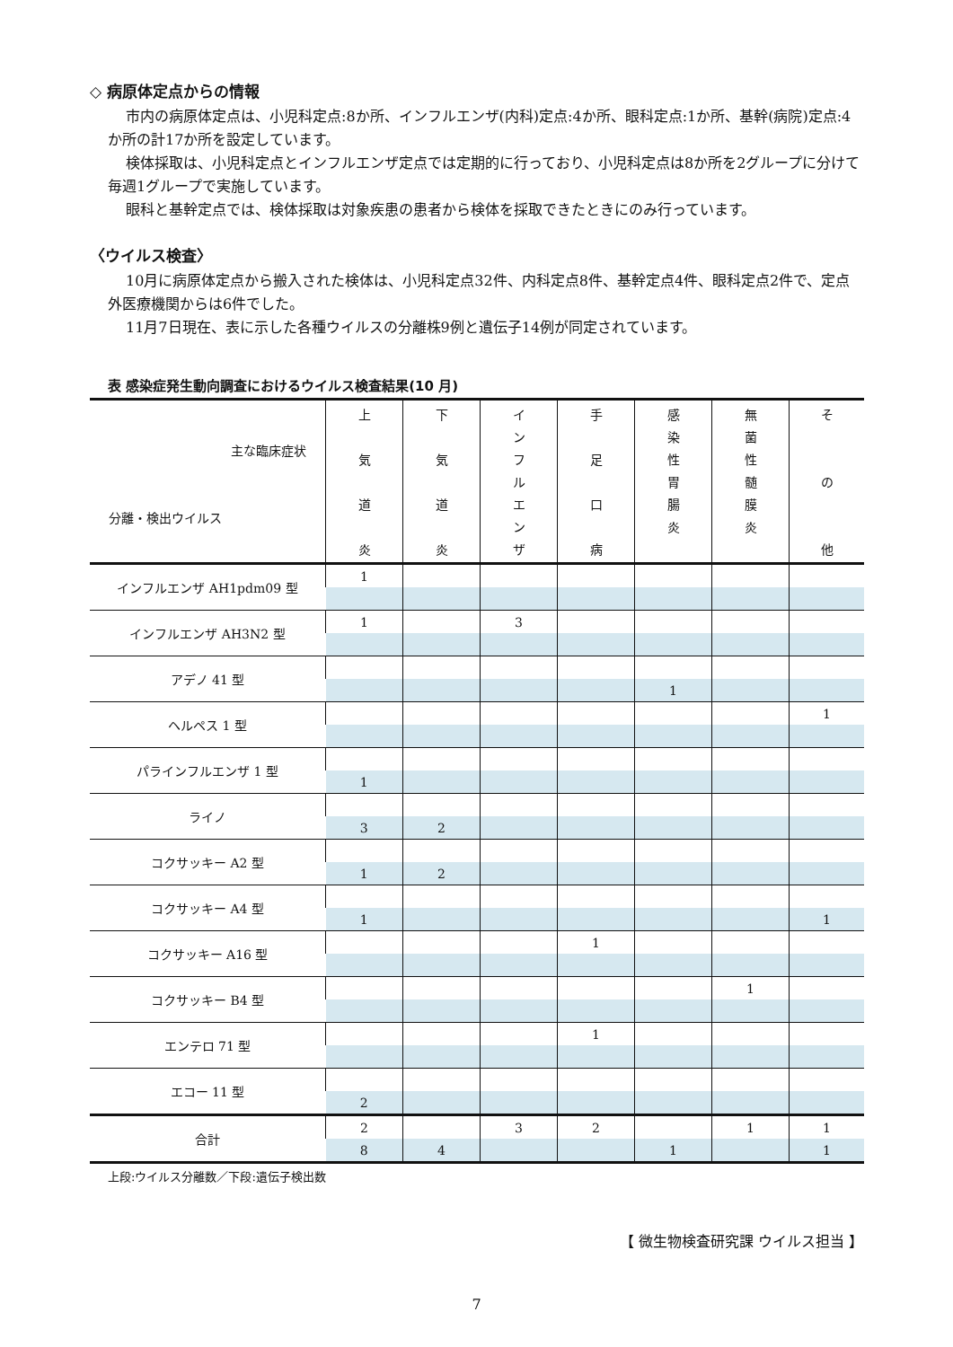◇ 病原体定点からの情報
市内の病原体定点は、小児科定点:8か所、インフルエンザ(内科)定点:4か所、眼科定点:1か所、基幹(病院)定点:4か所の計17か所を設定しています。
検体採取は、小児科定点とインフルエンザ定点では定期的に行っており、小児科定点は8か所を2グループに分けて毎週1グループで実施しています。
眼科と基幹定点では、検体採取は対象疾患の患者から検体を採取できたときにのみ行っています。
〈ウイルス検査〉
10月に病原体定点から搬入された検体は、小児科定点32件、内科定点8件、基幹定点4件、眼科定点2件で、定点外医療機関からは6件でした。
11月7日現在、表に示した各種ウイルスの分離株9例と遺伝子14例が同定されています。
表 感染症発生動向調査におけるウイルス検査結果(10 月)
| 主な臨床症状 分離・検出ウイルス | 上 気 道 炎 | 下 気 道 炎 | イ ン フ ル エ ン ザ | 手 足 口 病 | 感 染 性 胃 腸 炎 | 無 菌 性 髄 膜 炎 | そ の 他 |
| --- | --- | --- | --- | --- | --- | --- | --- |
| インフルエンザ AH1pdm09 型 | 1 | | | | | | |
| インフルエンザ AH3N2 型 | 1 | | 3 | | | | |
| アデノ 41 型 | | | | | | | |
| | | | | | 1 | | |
| ヘルペス 1 型 | | | | | | | 1 |
| パラインフルエンザ 1 型 | | | | | | | |
| | 1 | | | | | | |
| ライノ | | | | | | | |
| | 3 | 2 | | | | | |
| コクサッキー A2 型 | | | | | | | |
| | 1 | 2 | | | | | |
| コクサッキー A4 型 | | | | | | | |
| | 1 | | | | | | 1 |
| コクサッキー A16 型 | | | | 1 | | | |
| コクサッキー B4 型 | | | | | | 1 | |
| エンテロ 71 型 | | | | 1 | | | |
| エコー 11 型 | | | | | | | |
| | 2 | | | | | | |
| 合計 | 2 | | 3 | 2 | | 1 | 1 |
| | 8 | 4 | | | 1 | | 1 |
上段:ウイルス分離数／下段:遺伝子検出数
【 微生物検査研究課 ウイルス担当 】
7